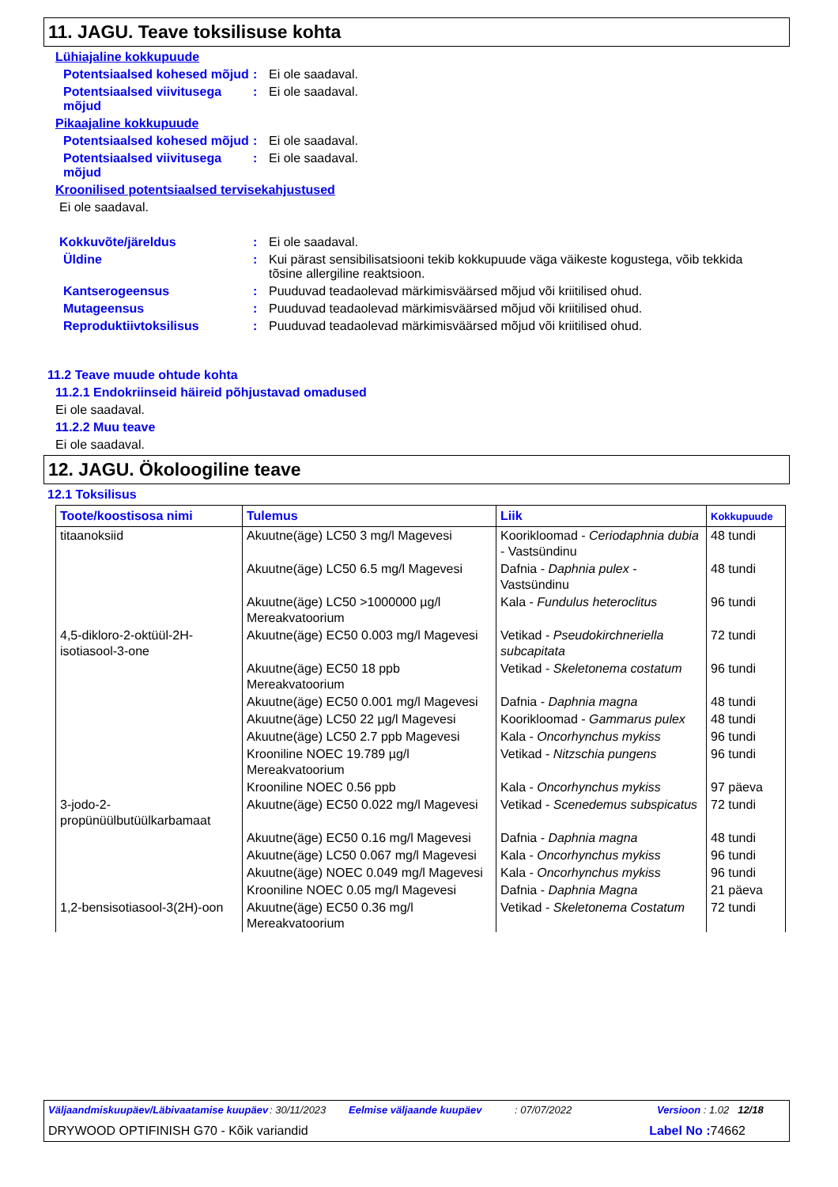11. JAGU. Teave toksilisuse kohta
Lühiajaline kokkupuude
Potentsiaalsed kohesed mõjud
: Ei ole saadaval.
Potentsiaalsed viivitusega mõjud
: Ei ole saadaval.
Pikaajaline kokkupuude
Potentsiaalsed kohesed mõjud
: Ei ole saadaval.
Potentsiaalsed viivitusega mõjud
: Ei ole saadaval.
Kroonilised potentsiaalsed tervisekahjustused
Ei ole saadaval.
Kokkuvõte/järeldus : Ei ole saadaval.
Üldine : Kui pärast sensibilisatsiooni tekib kokkupuude väga väikeste kogustega, võib tekkida tõsine allergiline reaktsioon.
Kantserogeensus : Puuduvad teadaolevad märkimisväärsed mõjud või kriitilised ohud.
Mutageensus : Puuduvad teadaolevad märkimisväärsed mõjud või kriitilised ohud.
Reproduktiivtoksilisus : Puuduvad teadaolevad märkimisväärsed mõjud või kriitilised ohud.
11.2 Teave muude ohtude kohta
11.2.1 Endokriinseid häireid põhjustavad omadused
Ei ole saadaval.
11.2.2 Muu teave
Ei ole saadaval.
12. JAGU. Ökoloogiline teave
12.1 Toksilisus
| Toote/koostisosa nimi | Tulemus | Liik | Kokkupuude |
| --- | --- | --- | --- |
| titaanoksiid | Akuutne(äge) LC50 3 mg/l Magevesi | Koorikloomad - Ceriodaphnia dubia - Vastsündinu | 48 tundi |
| | Akuutne(äge) LC50 6.5 mg/l Magevesi | Dafnia - Daphnia pulex - Vastsündinu | 48 tundi |
| | Akuutne(äge) LC50 >1000000 µg/l Mereakvatoorium | Kala - Fundulus heteroclitus | 96 tundi |
| 4,5-dikloro-2-oktüül-2H-isotiasool-3-one | Akuutne(äge) EC50 0.003 mg/l Magevesi | Vetikad - Pseudokirchneriella subcapitata | 72 tundi |
| | Akuutne(äge) EC50 18 ppb Mereakvatoorium | Vetikad - Skeletonema costatum | 96 tundi |
| | Akuutne(äge) EC50 0.001 mg/l Magevesi | Dafnia - Daphnia magna | 48 tundi |
| | Akuutne(äge) LC50 22 µg/l Magevesi | Koorikloomad - Gammarus pulex | 48 tundi |
| | Akuutne(äge) LC50 2.7 ppb Magevesi | Kala - Oncorhynchus mykiss | 96 tundi |
| | Krooniline NOEC 19.789 µg/l Mereakvatoorium | Vetikad - Nitzschia pungens | 96 tundi |
| | Krooniline NOEC 0.56 ppb | Kala - Oncorhynchus mykiss | 97 päeva |
| 3-jodo-2-propünüülbutüülkarbamaat | Akuutne(äge) EC50 0.022 mg/l Magevesi | Vetikad - Scenedemus subspicatus | 72 tundi |
| | Akuutne(äge) EC50 0.16 mg/l Magevesi | Dafnia - Daphnia magna | 48 tundi |
| | Akuutne(äge) LC50 0.067 mg/l Magevesi | Kala - Oncorhynchus mykiss | 96 tundi |
| | Akuutne(äge) NOEC 0.049 mg/l Magevesi | Kala - Oncorhynchus mykiss | 96 tundi |
| | Krooniline NOEC 0.05 mg/l Magevesi | Dafnia - Daphnia Magna | 21 päeva |
| 1,2-bensisotiasool-3(2H)-oon | Akuutne(äge) EC50 0.36 mg/l Mereakvatoorium | Vetikad - Skeletonema Costatum | 72 tundi |
Väljaandmiskuupäev/Läbivaatamise kuupäev: 30/11/2023 Eelmise väljaande kuupäev: 07/07/2022 Versioon : 1.02 12/18
DRYWOOD OPTIFINISH G70 - Kõik variandid Label No : 74662